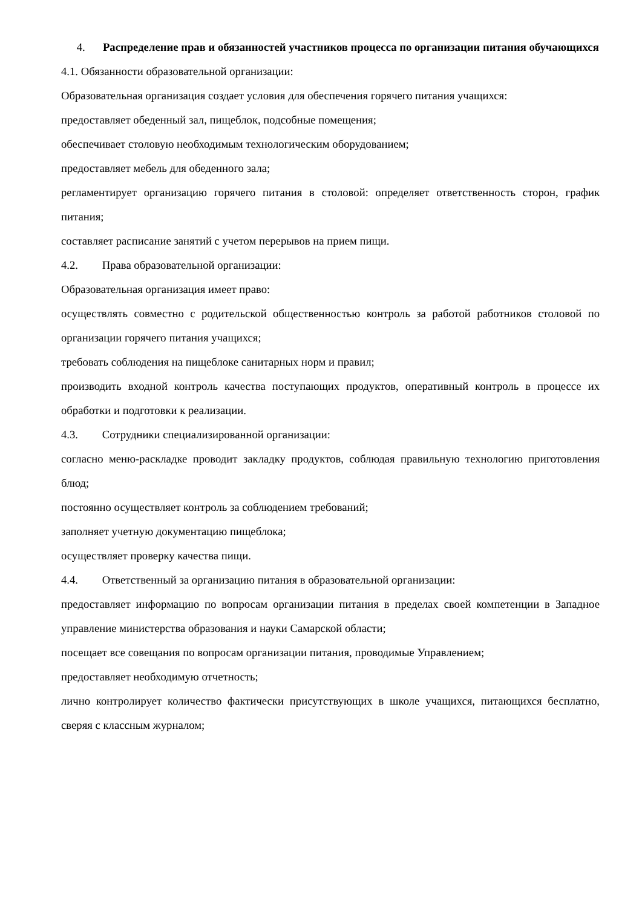4. Распределение прав и обязанностей участников процесса по организации питания обучающихся
4.1. Обязанности образовательной организации:
Образовательная организация создает условия для обеспечения горячего питания учащихся:
предоставляет обеденный зал, пищеблок, подсобные помещения;
обеспечивает столовую необходимым технологическим оборудованием;
предоставляет мебель для обеденного зала;
регламентирует организацию горячего питания в столовой: определяет ответственность сторон, график питания;
составляет расписание занятий с учетом перерывов на прием пищи.
4.2. Права образовательной организации:
Образовательная организация имеет право:
осуществлять совместно с родительской общественностью контроль за работой работников столовой по организации горячего питания учащихся;
требовать соблюдения на пищеблоке санитарных норм и правил;
производить входной контроль качества поступающих продуктов, оперативный контроль в процессе их обработки и подготовки к реализации.
4.3. Сотрудники специализированной организации:
согласно меню-раскладке проводит закладку продуктов, соблюдая правильную технологию приготовления блюд;
постоянно осуществляет контроль за соблюдением требований;
заполняет учетную документацию пищеблока;
осуществляет проверку качества пищи.
4.4. Ответственный за организацию питания в образовательной организации:
предоставляет информацию по вопросам организации питания в пределах своей компетенции в Западное управление министерства образования и науки Самарской области;
посещает все совещания по вопросам организации питания, проводимые Управлением;
предоставляет необходимую отчетность;
лично контролирует количество фактически присутствующих в школе учащихся, питающихся бесплатно, сверяя с классным журналом;